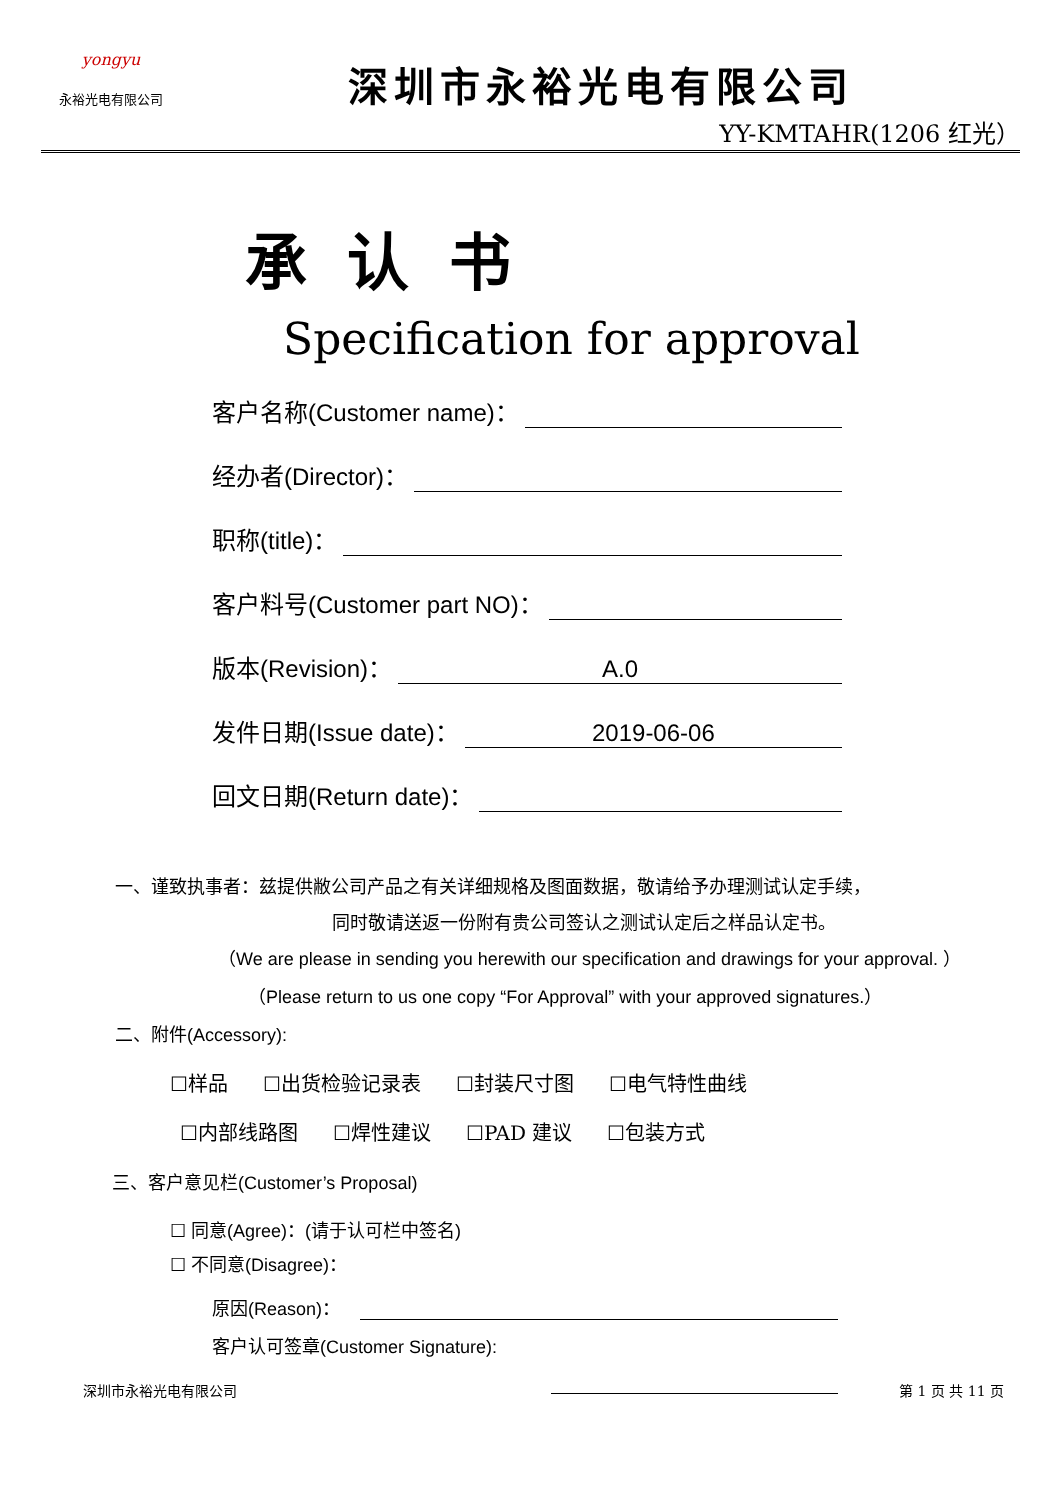yongyu
永裕光电有限公司
深圳市永裕光电有限公司
YY-KMTAHR(1206 红光）
承认书
Specification for approval
客户名称(Customer name)：
经办者(Director)：
职称(title)：
客户料号(Customer part NO)：
版本(Revision)： A.0
发件日期(Issue date)： 2019-06-06
回文日期(Return date)：
一、谨致执事者：兹提供敝公司产品之有关详细规格及图面数据，敬请给予办理测试认定手续，
同时敬请送返一份附有贵公司签认之测试认定后之样品认定书。
（We are please in sending you herewith our specification and drawings for your approval. ）
（Please return to us one copy “For Approval” with your approved signatures.）
二、附件(Accessory):
☐样品 ☐出货检验记录表 ☐封装尺寸图 ☐电气特性曲线
☐内部线路图 ☐焊性建议 ☐PAD 建议 ☐包装方式
三、客户意见栏(Customer’s Proposal)
☐ 同意(Agree)：(请于认可栏中签名)
☐ 不同意(Disagree)：
原因(Reason)：
客户认可签章(Customer Signature):
深圳市永裕光电有限公司 第 1 页 共 11 页